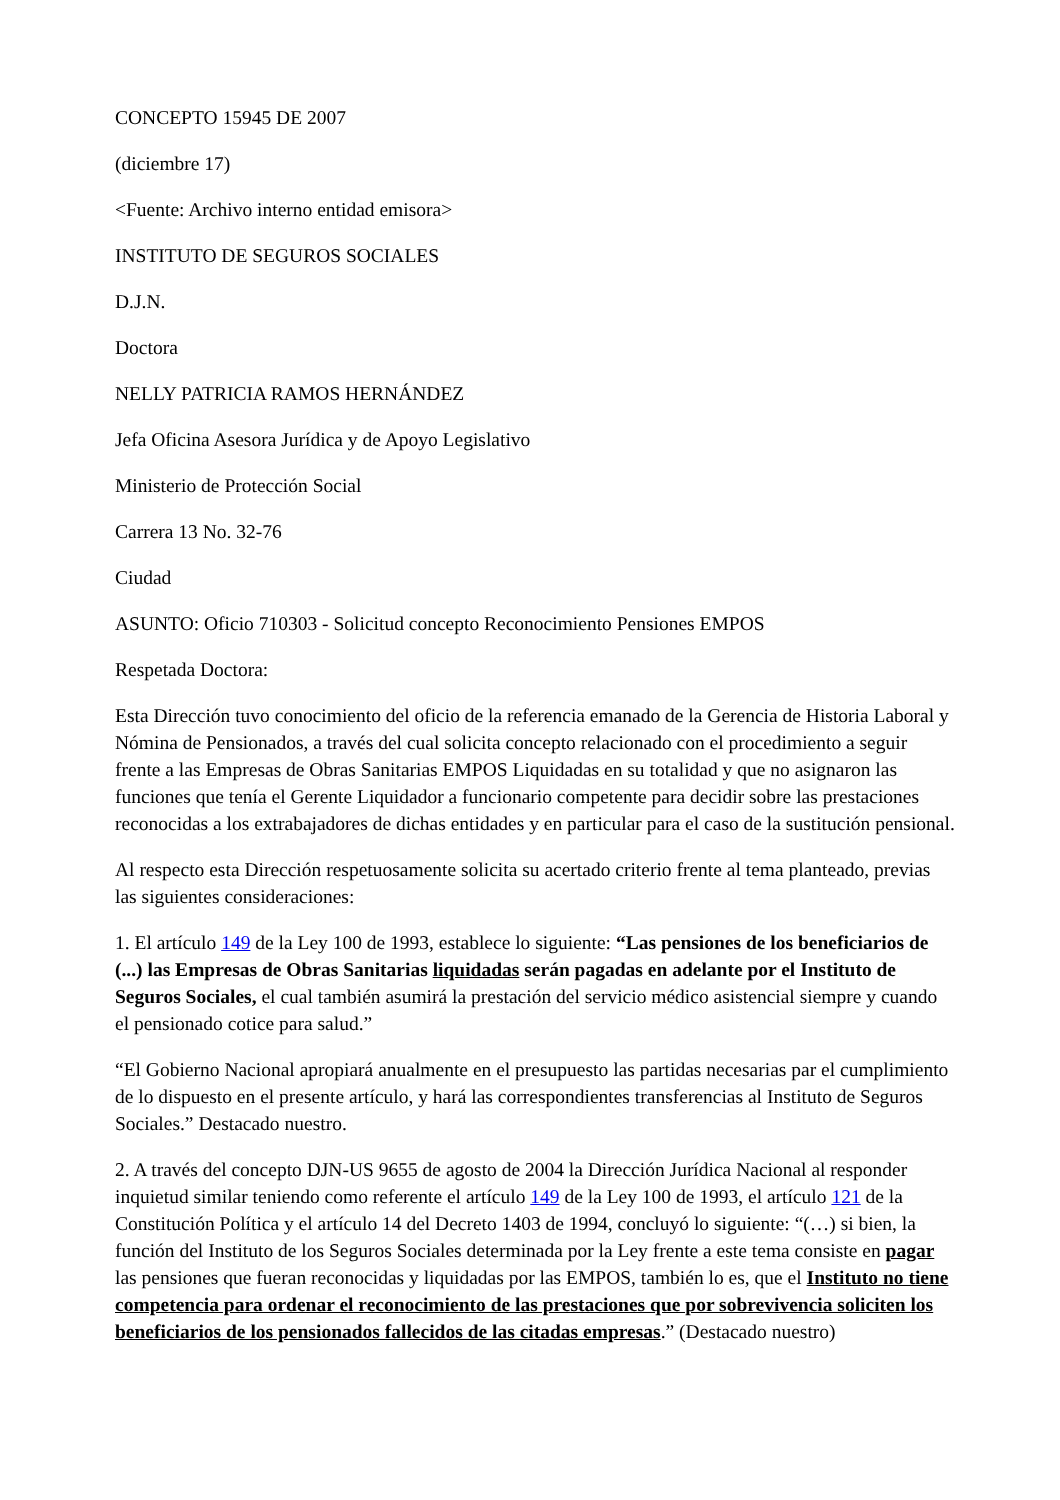CONCEPTO 15945 DE 2007
(diciembre 17)
<Fuente: Archivo interno entidad emisora>
INSTITUTO DE SEGUROS SOCIALES
D.J.N.
Doctora
NELLY PATRICIA RAMOS HERNÁNDEZ
Jefa Oficina Asesora Jurídica y de Apoyo Legislativo
Ministerio de Protección Social
Carrera 13 No. 32-76
Ciudad
ASUNTO: Oficio 710303 - Solicitud concepto Reconocimiento Pensiones EMPOS
Respetada Doctora:
Esta Dirección tuvo conocimiento del oficio de la referencia emanado de la Gerencia de Historia Laboral y Nómina de Pensionados, a través del cual solicita concepto relacionado con el procedimiento a seguir frente a las Empresas de Obras Sanitarias EMPOS Liquidadas en su totalidad y que no asignaron las funciones que tenía el Gerente Liquidador a funcionario competente para decidir sobre las prestaciones reconocidas a los extrabajadores de dichas entidades y en particular para el caso de la sustitución pensional.
Al respecto esta Dirección respetuosamente solicita su acertado criterio frente al tema planteado, previas las siguientes consideraciones:
1. El artículo 149 de la Ley 100 de 1993, establece lo siguiente: “Las pensiones de los beneficiarios de (...) las Empresas de Obras Sanitarias liquidadas serán pagadas en adelante por el Instituto de Seguros Sociales, el cual también asumirá la prestación del servicio médico asistencial siempre y cuando el pensionado cotice para salud.”
“El Gobierno Nacional apropiará anualmente en el presupuesto las partidas necesarias par el cumplimiento de lo dispuesto en el presente artículo, y hará las correspondientes transferencias al Instituto de Seguros Sociales.” Destacado nuestro.
2. A través del concepto DJN-US 9655 de agosto de 2004 la Dirección Jurídica Nacional al responder inquietud similar teniendo como referente el artículo 149 de la Ley 100 de 1993, el artículo 121 de la Constitución Política y el artículo 14 del Decreto 1403 de 1994, concluyó lo siguiente: “(…) si bien, la función del Instituto de los Seguros Sociales determinada por la Ley frente a este tema consiste en pagar las pensiones que fueran reconocidas y liquidadas por las EMPOS, también lo es, que el Instituto no tiene competencia para ordenar el reconocimiento de las prestaciones que por sobrevivencia soliciten los beneficiarios de los pensionados fallecidos de las citadas empresas.” (Destacado nuestro)